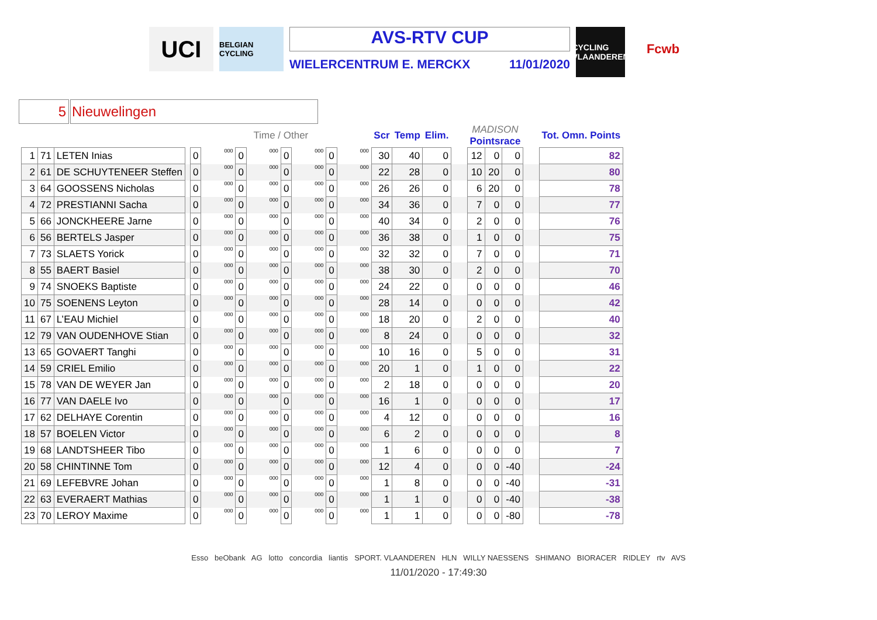UCI
BELGIAN CYCLING
AVS-RTV CUP
WIELERCENTRUM E. MERCKX 11/01/2020
CYCLING VLAANDEREN
Fcwb
5 Nieuwelingen
| | | | | Time / Other | | | | | | | | Scr | Temp | Elim. | | MADISON Pointsrace | | | | Tot. Omn. Points |
| --- | --- | --- | --- | --- | --- | --- | --- | --- | --- | --- | --- | --- | --- | --- | --- | --- | --- | --- | --- | --- |
| 1 | 71 | LETEN Inias | | 0 | 000 | 0 | 000 | 0 | 000 | 0 | 000 | 30 | 40 | 0 | | 12 | 0 | 0 | | 82 |
| 2 | 61 | DE SCHUYTENEER Steffen | | 0 | 000 | 0 | 000 | 0 | 000 | 0 | 000 | 22 | 28 | 0 | | 10 | 20 | 0 | | 80 |
| 3 | 64 | GOOSSENS Nicholas | | 0 | 000 | 0 | 000 | 0 | 000 | 0 | 000 | 26 | 26 | 0 | | 6 | 20 | 0 | | 78 |
| 4 | 72 | PRESTIANNI Sacha | | 0 | 000 | 0 | 000 | 0 | 000 | 0 | 000 | 34 | 36 | 0 | | 7 | 0 | 0 | | 77 |
| 5 | 66 | JONCKHEERE Jarne | | 0 | 000 | 0 | 000 | 0 | 000 | 0 | 000 | 40 | 34 | 0 | | 2 | 0 | 0 | | 76 |
| 6 | 56 | BERTELS Jasper | | 0 | 000 | 0 | 000 | 0 | 000 | 0 | 000 | 36 | 38 | 0 | | 1 | 0 | 0 | | 75 |
| 7 | 73 | SLAETS Yorick | | 0 | 000 | 0 | 000 | 0 | 000 | 0 | 000 | 32 | 32 | 0 | | 7 | 0 | 0 | | 71 |
| 8 | 55 | BAERT Basiel | | 0 | 000 | 0 | 000 | 0 | 000 | 0 | 000 | 38 | 30 | 0 | | 2 | 0 | 0 | | 70 |
| 9 | 74 | SNOEKS Baptiste | | 0 | 000 | 0 | 000 | 0 | 000 | 0 | 000 | 24 | 22 | 0 | | 0 | 0 | 0 | | 46 |
| 10 | 75 | SOENENS Leyton | | 0 | 000 | 0 | 000 | 0 | 000 | 0 | 000 | 28 | 14 | 0 | | 0 | 0 | 0 | | 42 |
| 11 | 67 | L’EAU Michiel | | 0 | 000 | 0 | 000 | 0 | 000 | 0 | 000 | 18 | 20 | 0 | | 2 | 0 | 0 | | 40 |
| 12 | 79 | VAN OUDENHOVE Stian | | 0 | 000 | 0 | 000 | 0 | 000 | 0 | 000 | 8 | 24 | 0 | | 0 | 0 | 0 | | 32 |
| 13 | 65 | GOVAERT Tanghi | | 0 | 000 | 0 | 000 | 0 | 000 | 0 | 000 | 10 | 16 | 0 | | 5 | 0 | 0 | | 31 |
| 14 | 59 | CRIEL Emilio | | 0 | 000 | 0 | 000 | 0 | 000 | 0 | 000 | 20 | 1 | 0 | | 1 | 0 | 0 | | 22 |
| 15 | 78 | VAN DE WEYER Jan | | 0 | 000 | 0 | 000 | 0 | 000 | 0 | 000 | 2 | 18 | 0 | | 0 | 0 | 0 | | 20 |
| 16 | 77 | VAN DAELE Ivo | | 0 | 000 | 0 | 000 | 0 | 000 | 0 | 000 | 16 | 1 | 0 | | 0 | 0 | 0 | | 17 |
| 17 | 62 | DELHAYE Corentin | | 0 | 000 | 0 | 000 | 0 | 000 | 0 | 000 | 4 | 12 | 0 | | 0 | 0 | 0 | | 16 |
| 18 | 57 | BOELEN Victor | | 0 | 000 | 0 | 000 | 0 | 000 | 0 | 000 | 6 | 2 | 0 | | 0 | 0 | 0 | | 8 |
| 19 | 68 | LANDTSHEER Tibo | | 0 | 000 | 0 | 000 | 0 | 000 | 0 | 000 | 1 | 6 | 0 | | 0 | 0 | 0 | | 7 |
| 20 | 58 | CHINTINNE Tom | | 0 | 000 | 0 | 000 | 0 | 000 | 0 | 000 | 12 | 4 | 0 | | 0 | 0 | -40 | | -24 |
| 21 | 69 | LEFEBVRE Johan | | 0 | 000 | 0 | 000 | 0 | 000 | 0 | 000 | 1 | 8 | 0 | | 0 | 0 | -40 | | -31 |
| 22 | 63 | EVERAERT Mathias | | 0 | 000 | 0 | 000 | 0 | 000 | 0 | 000 | 1 | 1 | 0 | | 0 | 0 | -40 | | -38 |
| 23 | 70 | LEROY Maxime | | 0 | 000 | 0 | 000 | 0 | 000 | 0 | 000 | 1 | 1 | 0 | | 0 | 0 | -80 | | -78 |
Esso beObank AG lotto concordia liantis SPORT. VLAANDEREN HLN WILLY NAESSENS SHIMANO BIORACER RIDLEY rtv AVS
11/01/2020 - 17:49:30